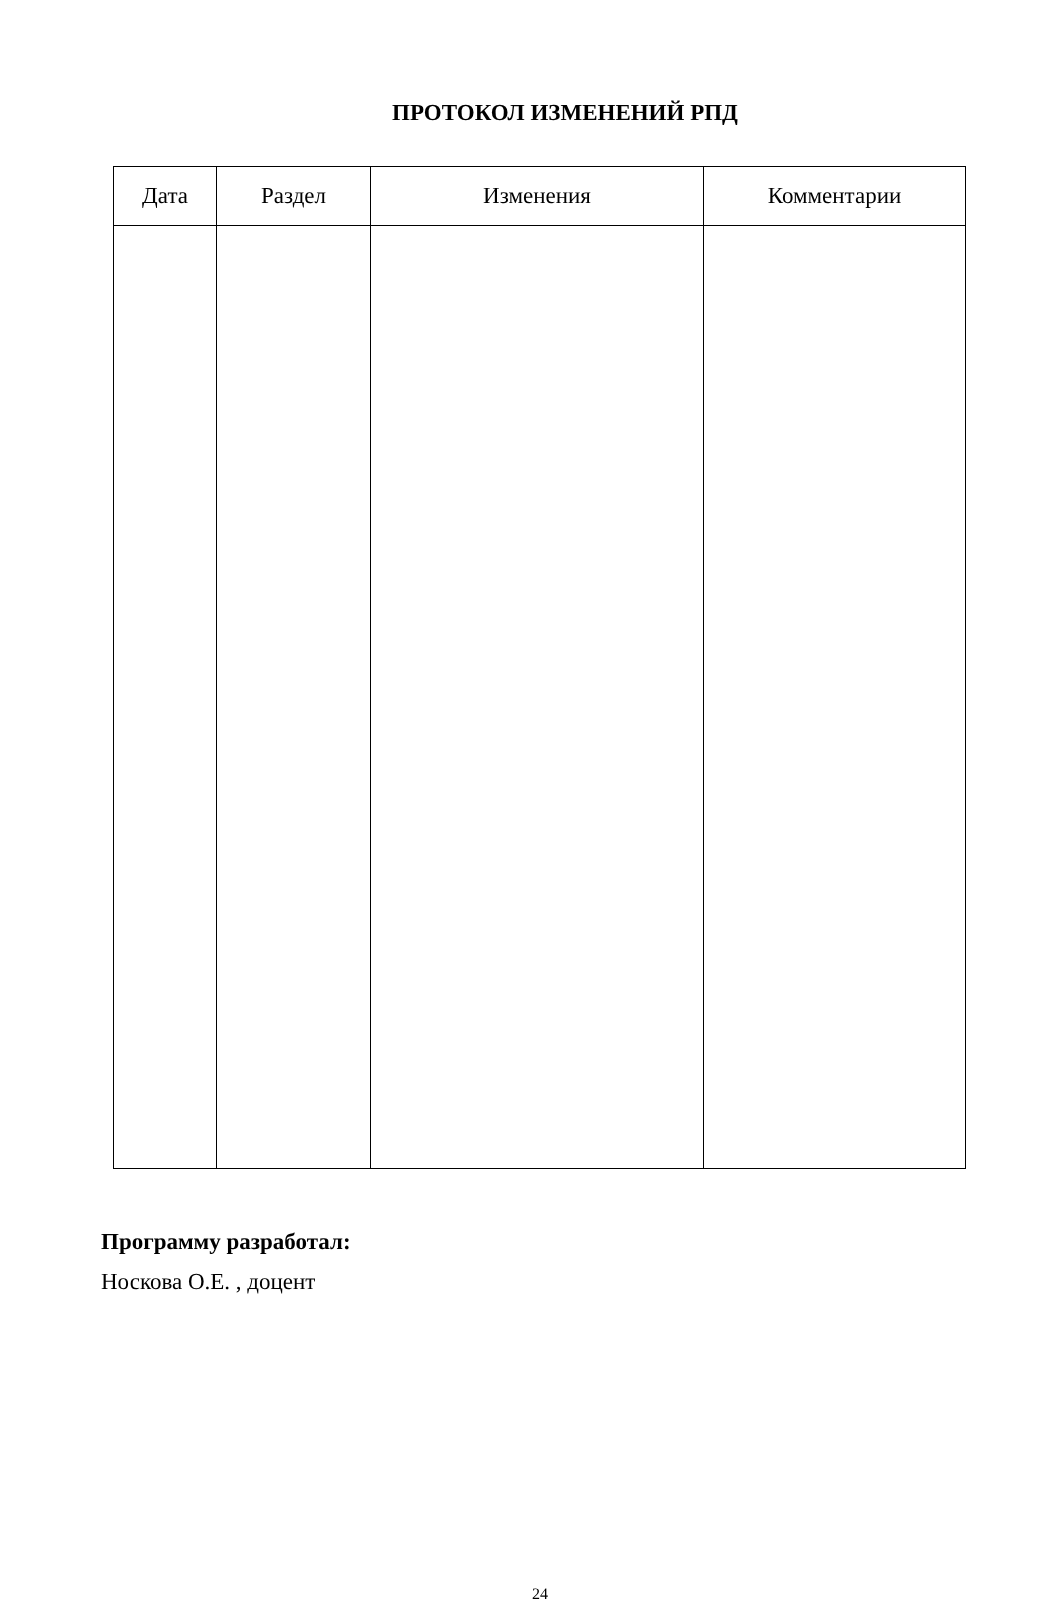ПРОТОКОЛ ИЗМЕНЕНИЙ РПД
| Дата | Раздел | Изменения | Комментарии |
| --- | --- | --- | --- |
Программу разработал:
Носкова О.Е. , доцент
24